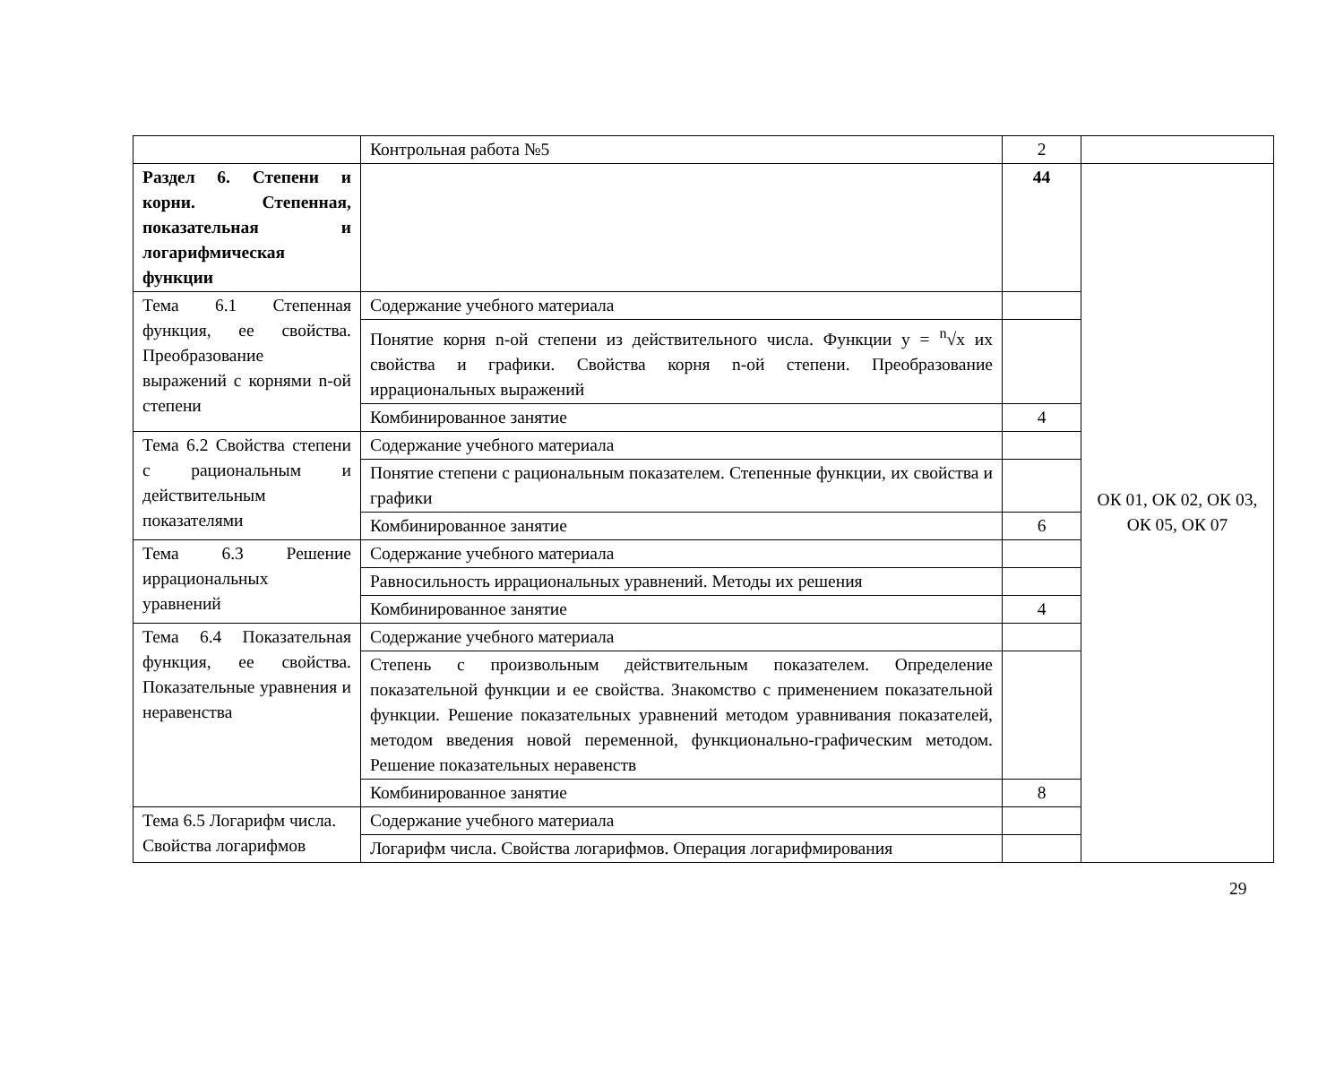| | Контрольная работа №5 | 2 | |
| Раздел 6. Степени и корни. Степенная, показательная и логарифмическая функции | | 44 | ОК 01, ОК 02, ОК 03, ОК 05, ОК 07 |
| Тема 6.1 Степенная функция, ее свойства. Преобразование выражений с корнями n-ой степени | Содержание учебного материала | | |
| | Понятие корня n-ой степени из действительного числа. Функции y = <sup>n</sup>√x их свойства и графики. Свойства корня n-ой степени. Преобразование иррациональных выражений | | |
| | Комбинированное занятие | 4 | |
| Тема 6.2 Свойства степени с рациональным и действительным показателями | Содержание учебного материала | | |
| | Понятие степени с рациональным показателем. Степенные функции, их свойства и графики | | |
| | Комбинированное занятие | 6 | |
| Тема 6.3 Решение иррациональных уравнений | Содержание учебного материала | | |
| | Равносильность иррациональных уравнений. Методы их решения | | |
| | Комбинированное занятие | 4 | |
| Тема 6.4 Показательная функция, ее свойства. Показательные уравнения и неравенства | Содержание учебного материала | | |
| | Степень с произвольным действительным показателем. Определение показательной функции и ее свойства. Знакомство с применением показательной функции. Решение показательных уравнений методом уравнивания показателей, методом введения новой переменной, функционально-графическим методом. Решение показательных неравенств | | |
| | Комбинированное занятие | 8 | |
| Тема 6.5 Логарифм числа. Свойства логарифмов | Содержание учебного материала | | |
| | Логарифм числа. Свойства логарифмов. Операция логарифмирования | | |
29